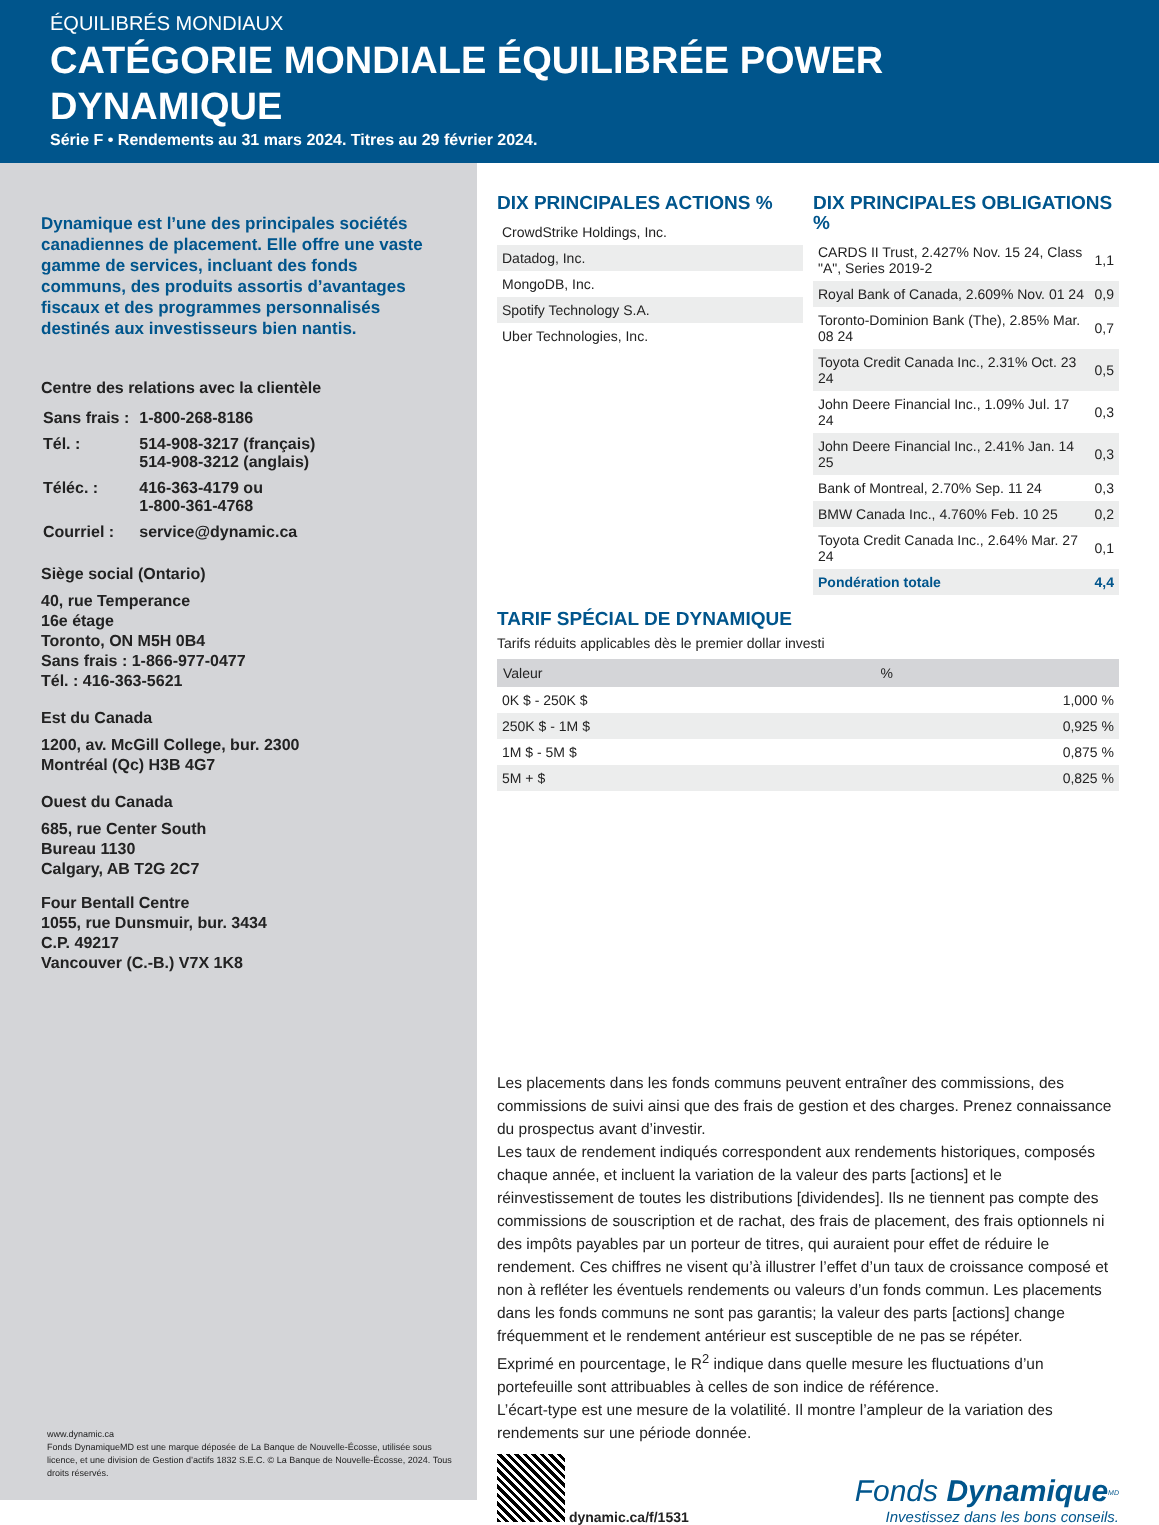ÉQUILIBRÉS MONDIAUX
CATÉGORIE MONDIALE ÉQUILIBRÉE POWER DYNAMIQUE
Série F • Rendements au 31 mars 2024. Titres au 29 février 2024.
Dynamique est l’une des principales sociétés canadiennes de placement. Elle offre une vaste gamme de services, incluant des fonds communs, des produits assortis d’avantages fiscaux et des programmes personnalisés destinés aux investisseurs bien nantis.
Centre des relations avec la clientèle
| Sans frais : | 1-800-268-8186 |
| Tél. : | 514-908-3217 (français) 514-908-3212 (anglais) |
| Téléc. : | 416-363-4179 ou 1-800-361-4768 |
| Courriel : | service@dynamic.ca |
Siège social (Ontario)
40, rue Temperance
16e étage
Toronto, ON M5H 0B4
Sans frais : 1-866-977-0477
Tél. : 416-363-5621
Est du Canada
1200, av. McGill College, bur. 2300
Montréal (Qc) H3B 4G7
Ouest du Canada
685, rue Center South
Bureau 1130
Calgary, AB T2G 2C7
Four Bentall Centre
1055, rue Dunsmuir, bur. 3434
C.P. 49217
Vancouver (C.-B.) V7X 1K8
www.dynamic.ca
Fonds DynamiqueMD est une marque déposée de La Banque de Nouvelle-Écosse, utilisée sous licence, et une division de Gestion d’actifs 1832 S.E.C. © La Banque de Nouvelle-Écosse, 2024. Tous droits réservés.
DIX PRINCIPALES ACTIONS %
| CrowdStrike Holdings, Inc. |
| Datadog, Inc. |
| MongoDB, Inc. |
| Spotify Technology S.A. |
| Uber Technologies, Inc. |
DIX PRINCIPALES OBLIGATIONS %
| CARDS II Trust, 2.427% Nov. 15 24, Class "A", Series 2019-2 | 1,1 |
| Royal Bank of Canada, 2.609% Nov. 01 24 | 0,9 |
| Toronto-Dominion Bank (The), 2.85% Mar. 08 24 | 0,7 |
| Toyota Credit Canada Inc., 2.31% Oct. 23 24 | 0,5 |
| John Deere Financial Inc., 1.09% Jul. 17 24 | 0,3 |
| John Deere Financial Inc., 2.41% Jan. 14 25 | 0,3 |
| Bank of Montreal, 2.70% Sep. 11 24 | 0,3 |
| BMW Canada Inc., 4.760% Feb. 10 25 | 0,2 |
| Toyota Credit Canada Inc., 2.64% Mar. 27 24 | 0,1 |
| Pondération totale | 4,4 |
TARIF SPÉCIAL DE DYNAMIQUE
Tarifs réduits applicables dès le premier dollar investi
| Valeur | % |
| --- | --- |
| 0K $ - 250K $ | 1,000 % |
| 250K $ - 1M $ | 0,925 % |
| 1M $ - 5M $ | 0,875 % |
| 5M + $ | 0,825 % |
Les placements dans les fonds communs peuvent entraîner des commissions, des commissions de suivi ainsi que des frais de gestion et des charges. Prenez connaissance du prospectus avant d’investir.
Les taux de rendement indiqués correspondent aux rendements historiques, composés chaque année, et incluent la variation de la valeur des parts [actions] et le réinvestissement de toutes les distributions [dividendes]. Ils ne tiennent pas compte des commissions de souscription et de rachat, des frais de placement, des frais optionnels ni des impôts payables par un porteur de titres, qui auraient pour effet de réduire le rendement. Ces chiffres ne visent qu’à illustrer l’effet d’un taux de croissance composé et non à refléter les éventuels rendements ou valeurs d’un fonds commun. Les placements dans les fonds communs ne sont pas garantis; la valeur des parts [actions] change fréquemment et le rendement antérieur est susceptible de ne pas se répéter.
Exprimé en pourcentage, le R<sup>2</sup> indique dans quelle mesure les fluctuations d’un portefeuille sont attribuables à celles de son indice de référence.
L’écart-type est une mesure de la volatilité. Il montre l’ampleur de la variation des rendements sur une période donnée.
dynamic.ca/f/1531
Fonds Dynamique<sup>MD</sup>
Investissez dans les bons conseils.